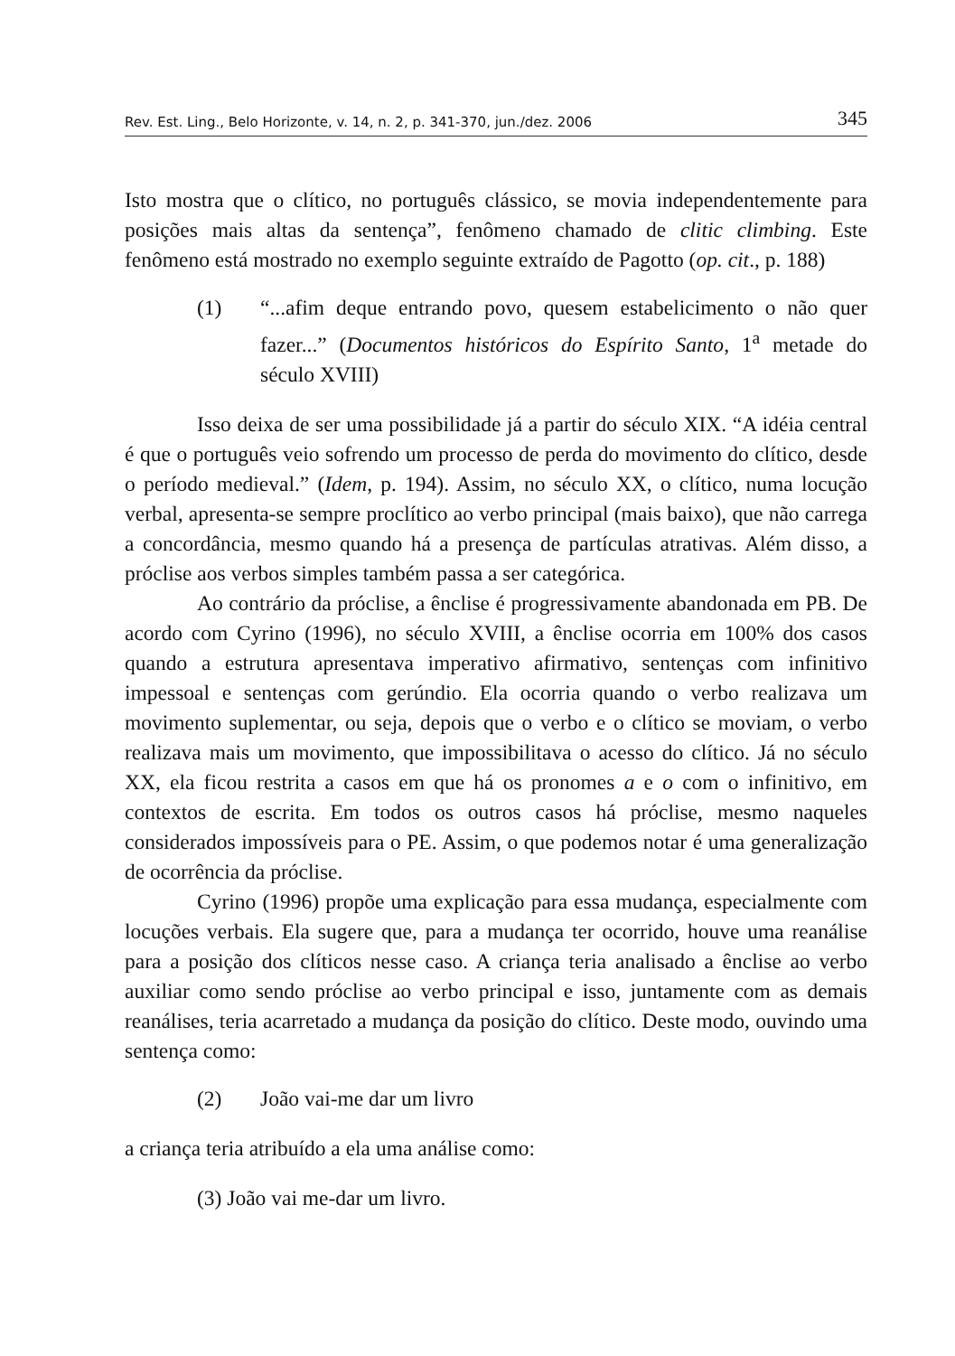Rev. Est. Ling., Belo Horizonte, v. 14, n. 2, p. 341-370, jun./dez. 2006 345
Isto mostra que o clítico, no português clássico, se movia independentemente para posições mais altas da sentença”, fenômeno chamado de clitic climbing. Este fenômeno está mostrado no exemplo seguinte extraído de Pagotto (op. cit., p. 188)
(1) “...afim deque entrando povo, quesem estabelicimento o não quer fazer...” (Documentos históricos do Espírito Santo, 1<sup>a</sup> metade do século XVIII)
Isso deixa de ser uma possibilidade já a partir do século XIX. “A idéia central é que o português veio sofrendo um processo de perda do movimento do clítico, desde o período medieval.” (Idem, p. 194). Assim, no século XX, o clítico, numa locução verbal, apresenta-se sempre proclítico ao verbo principal (mais baixo), que não carrega a concordância, mesmo quando há a presença de partículas atrativas. Além disso, a próclise aos verbos simples também passa a ser categórica.
Ao contrário da próclise, a ênclise é progressivamente abandonada em PB. De acordo com Cyrino (1996), no século XVIII, a ênclise ocorria em 100% dos casos quando a estrutura apresentava imperativo afirmativo, sentenças com infinitivo impessoal e sentenças com gerúndio. Ela ocorria quando o verbo realizava um movimento suplementar, ou seja, depois que o verbo e o clítico se moviam, o verbo realizava mais um movimento, que impossibilitava o acesso do clítico. Já no século XX, ela ficou restrita a casos em que há os pronomes a e o com o infinitivo, em contextos de escrita. Em todos os outros casos há próclise, mesmo naqueles considerados impossíveis para o PE. Assim, o que podemos notar é uma generalização de ocorrência da próclise.
Cyrino (1996) propõe uma explicação para essa mudança, especialmente com locuções verbais. Ela sugere que, para a mudança ter ocorrido, houve uma reanálise para a posição dos clíticos nesse caso. A criança teria analisado a ênclise ao verbo auxiliar como sendo próclise ao verbo principal e isso, juntamente com as demais reanálises, teria acarretado a mudança da posição do clítico. Deste modo, ouvindo uma sentença como:
(2) João vai-me dar um livro
a criança teria atribuído a ela uma análise como:
(3) João vai me-dar um livro.